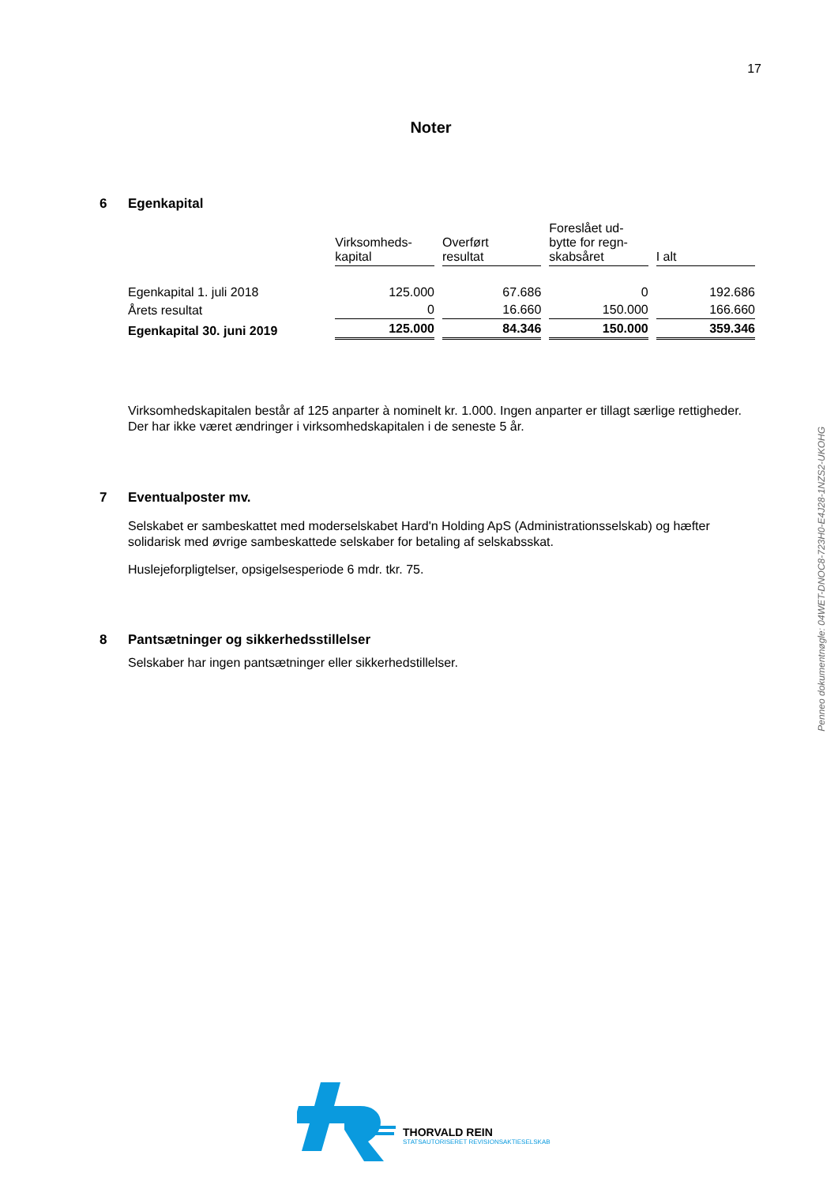17
Noter
6 Egenkapital
| | Virksomheds- kapital | Overført resultat | Foreslået ud- bytte for regn- skabsåret | I alt |
| Egenkapital 1. juli 2018 | 125.000 | 67.686 | 0 | 192.686 |
| Årets resultat | 0 | 16.660 | 150.000 | 166.660 |
| Egenkapital 30. juni 2019 | 125.000 | 84.346 | 150.000 | 359.346 |
Virksomhedskapitalen består af 125 anparter à nominelt kr. 1.000. Ingen anparter er tillagt særlige rettigheder.
Der har ikke været ændringer i virksomhedskapitalen i de seneste 5 år.
7 Eventualposter mv.
Selskabet er sambeskattet med moderselskabet Hard'n Holding ApS (Administrationsselskab) og hæfter solidarisk med øvrige sambeskattede selskaber for betaling af selskabsskat.
Huslejeforpligtelser, opsigelsesperiode 6 mdr. tkr. 75.
8 Pantsætninger og sikkerhedsstillelser
Selskaber har ingen pantsætninger eller sikkerhedstillelser.
Penneo dokumentnøgle: 04WET-DNOC8-723H0-E4J28-1NZS2-UKOHG
THORVALD REIN
STATSAUTORISERET REVISIONSAKTIESELSKAB